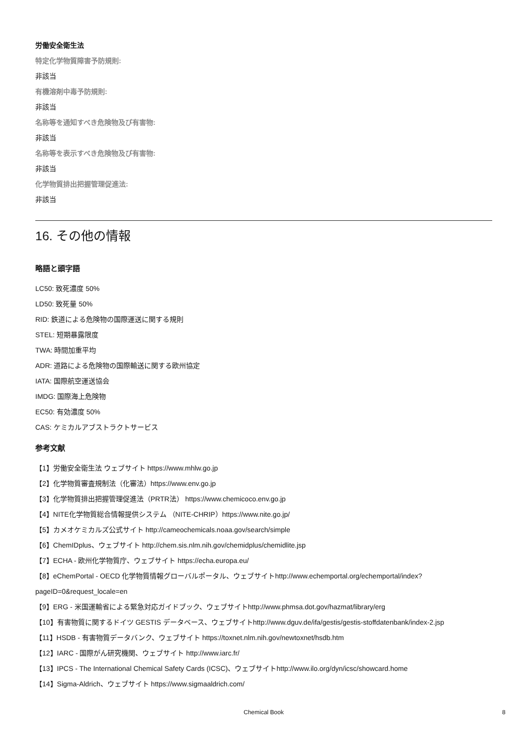労働安全衛生法
特定化学物質障害予防規則:
非該当
有機溶剤中毒予防規則:
非該当
名称等を通知すべき危険物及び有害物:
非該当
名称等を表示すべき危険物及び有害物:
非該当
化学物質排出把握管理促進法:
非該当
16. その他の情報
略語と頭字語
LC50: 致死濃度 50%
LD50: 致死量 50%
RID: 鉄道による危険物の国際運送に関する規則
STEL: 短期暴露限度
TWA: 時間加重平均
ADR: 道路による危険物の国際輸送に関する欧州協定
IATA: 国際航空運送協会
IMDG: 国際海上危険物
EC50: 有効濃度 50%
CAS: ケミカルアブストラクトサービス
参考文献
【1】労働安全衛生法 ウェブサイト https://www.mhlw.go.jp
【2】化学物質審査規制法（化審法）https://www.env.go.jp
【3】化学物質排出把握管理促進法（PRTR法） https://www.chemicoco.env.go.jp
【4】NITE化学物質総合情報提供システム （NITE-CHRIP）https://www.nite.go.jp/
【5】カメオケミカルズ公式サイト http://cameochemicals.noaa.gov/search/simple
【6】ChemIDplus、ウェブサイト http://chem.sis.nlm.nih.gov/chemidplus/chemidlite.jsp
【7】ECHA - 欧州化学物質庁、ウェブサイト https://echa.europa.eu/
【8】eChemPortal - OECD 化学物質情報グローバルポータル、ウェブサイトhttp://www.echemportal.org/echemportal/index? pageID=0&request_locale=en
【9】ERG - 米国運輸省による緊急対応ガイドブック、ウェブサイトhttp://www.phmsa.dot.gov/hazmat/library/erg
【10】有害物質に関するドイツ GESTIS データベース、ウェブサイトhttp://www.dguv.de/ifa/gestis/gestis-stoffdatenbank/index-2.jsp
【11】HSDB - 有害物質データバンク、ウェブサイト https://toxnet.nlm.nih.gov/newtoxnet/hsdb.htm
【12】IARC - 国際がん研究機関、ウェブサイト http://www.iarc.fr/
【13】IPCS - The International Chemical Safety Cards (ICSC)、ウェブサイトhttp://www.ilo.org/dyn/icsc/showcard.home
【14】Sigma-Aldrich、ウェブサイト https://www.sigmaaldrich.com/
Chemical Book 8